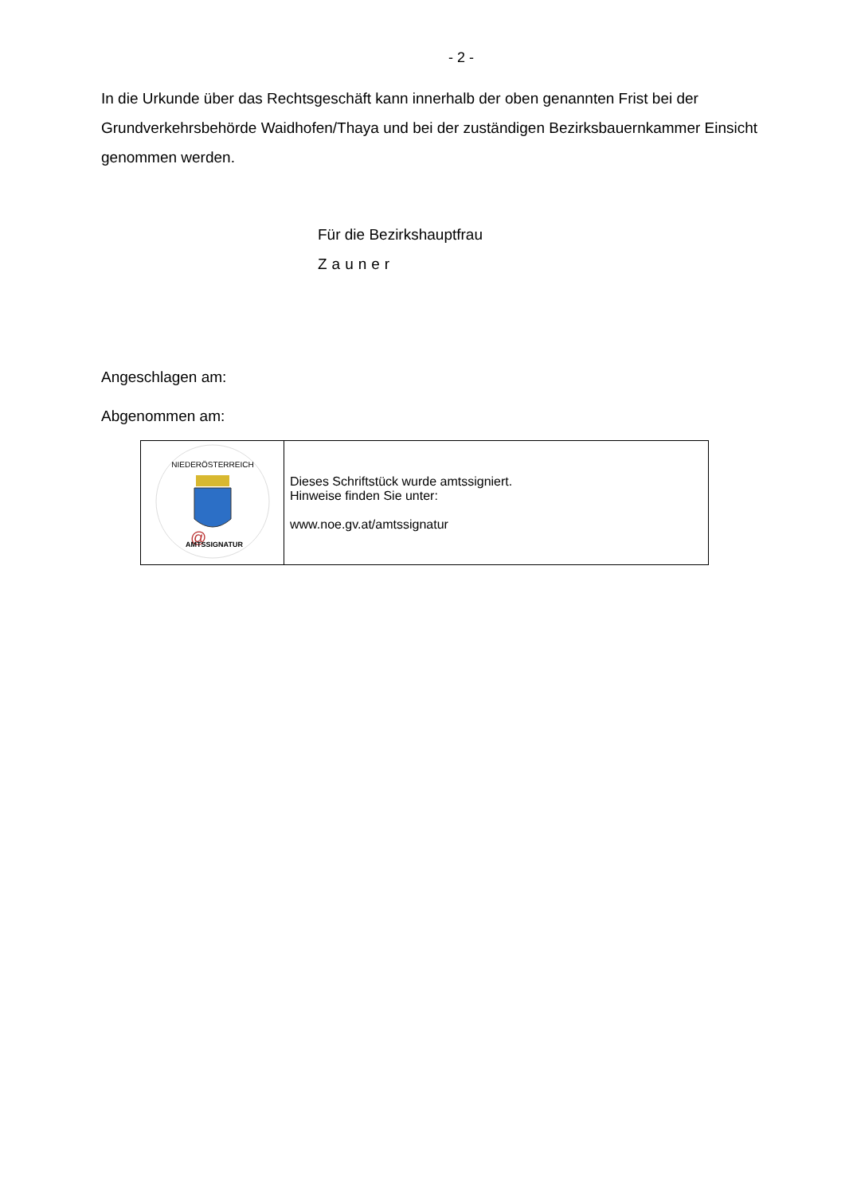- 2 -
In die Urkunde über das Rechtsgeschäft kann innerhalb der oben genannten Frist bei der Grundverkehrsbehörde Waidhofen/Thaya und bei der zuständigen Bezirksbauernkammer Einsicht genommen werden.
Für die Bezirkshauptfrau
Zauner
Angeschlagen am:
Abgenommen am:
| NIEDERÖSTERREICH @ AMTSSIGNATUR | Dieses Schriftstück wurde amtssigniert. Hinweise finden Sie unter: www.noe.gv.at/amtssignatur |